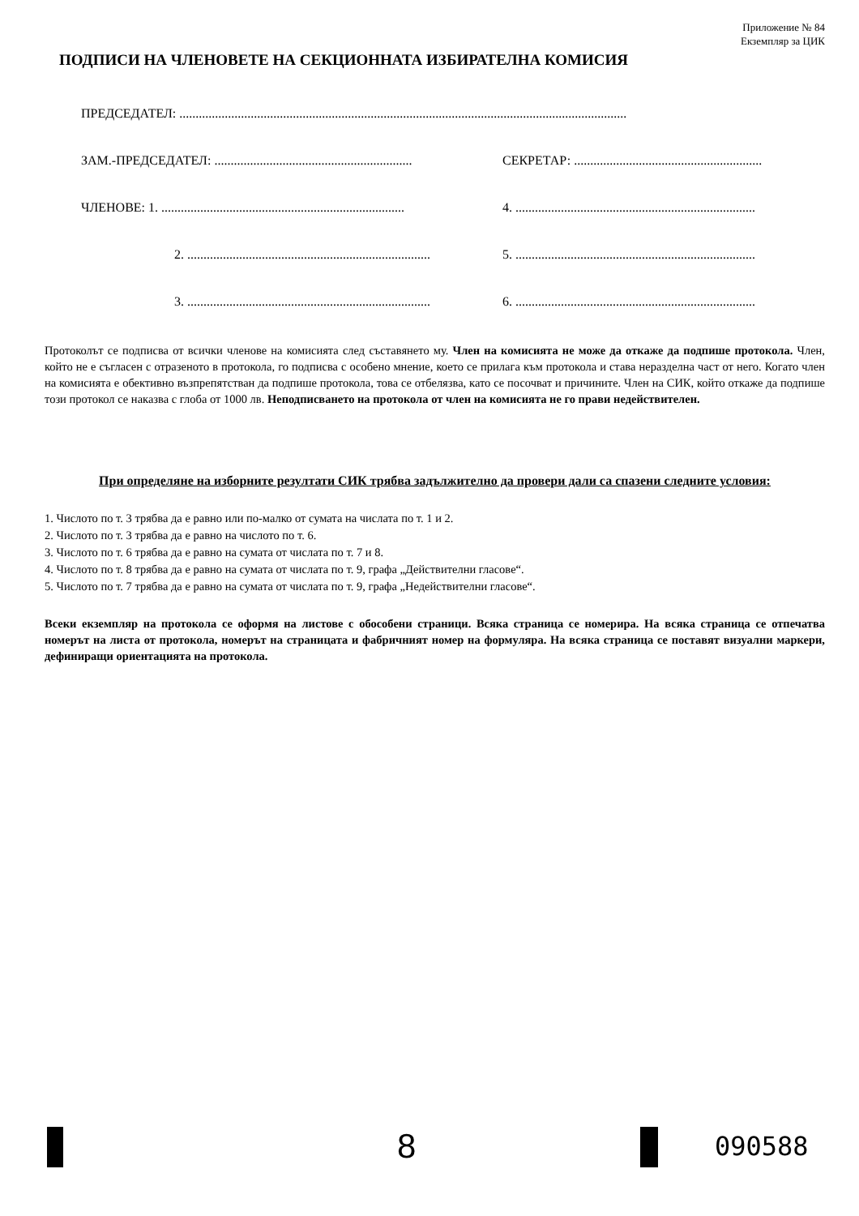Приложение № 84
Екземпляр за ЦИК
ПОДПИСИ НА ЧЛЕНОВЕТЕ НА СЕКЦИОННАТА ИЗБИРАТЕЛНА КОМИСИЯ
ПРЕДСЕДАТЕЛ: ..........................................................................................................................................
ЗАМ.-ПРЕДСЕДАТЕЛ: ............................................................. СЕКРЕТАР: ..........................................................
ЧЛЕНОВЕ: 1. ........................................................................... 4. ..........................................................................
2. ........................................................................... 5. ..........................................................................
3. ........................................................................... 6. ..........................................................................
Протоколът се подписва от всички членове на комисията след съставянето му. Член на комисията не може да откаже да подпише протокола. Член, който не е съгласен с отразеното в протокола, го подписва с особено мнение, което се прилага към протокола и става неразделна част от него. Когато член на комисията е обективно възпрепятстван да подпише протокола, това се отбелязва, като се посочват и причините. Член на СИК, който откаже да подпише този протокол се наказва с глоба от 1000 лв. Неподписването на протокола от член на комисията не го прави недействителен.
При определяне на изборните резултати СИК трябва задължително да провери дали са спазени следните условия:
1. Числото по т. 3 трябва да е равно или по-малко от сумата на числата по т. 1 и 2.
2. Числото по т. 3 трябва да е равно на числото по т. 6.
3. Числото по т. 6 трябва да е равно на сумата от числата по т. 7 и 8.
4. Числото по т. 8 трябва да е равно на сумата от числата по т. 9, графа „Действителни гласове“.
5. Числото по т. 7 трябва да е равно на сумата от числата по т. 9, графа „Недействителни гласове“.
Всеки екземпляр на протокола се оформя на листове с обособени страници. Всяка страница се номерира. На всяка страница се отпечатва номерът на листа от протокола, номерът на страницата и фабричният номер на формуляра. На всяка страница се поставят визуални маркери, дефиниращи ориентацията на протокола.
8 090588